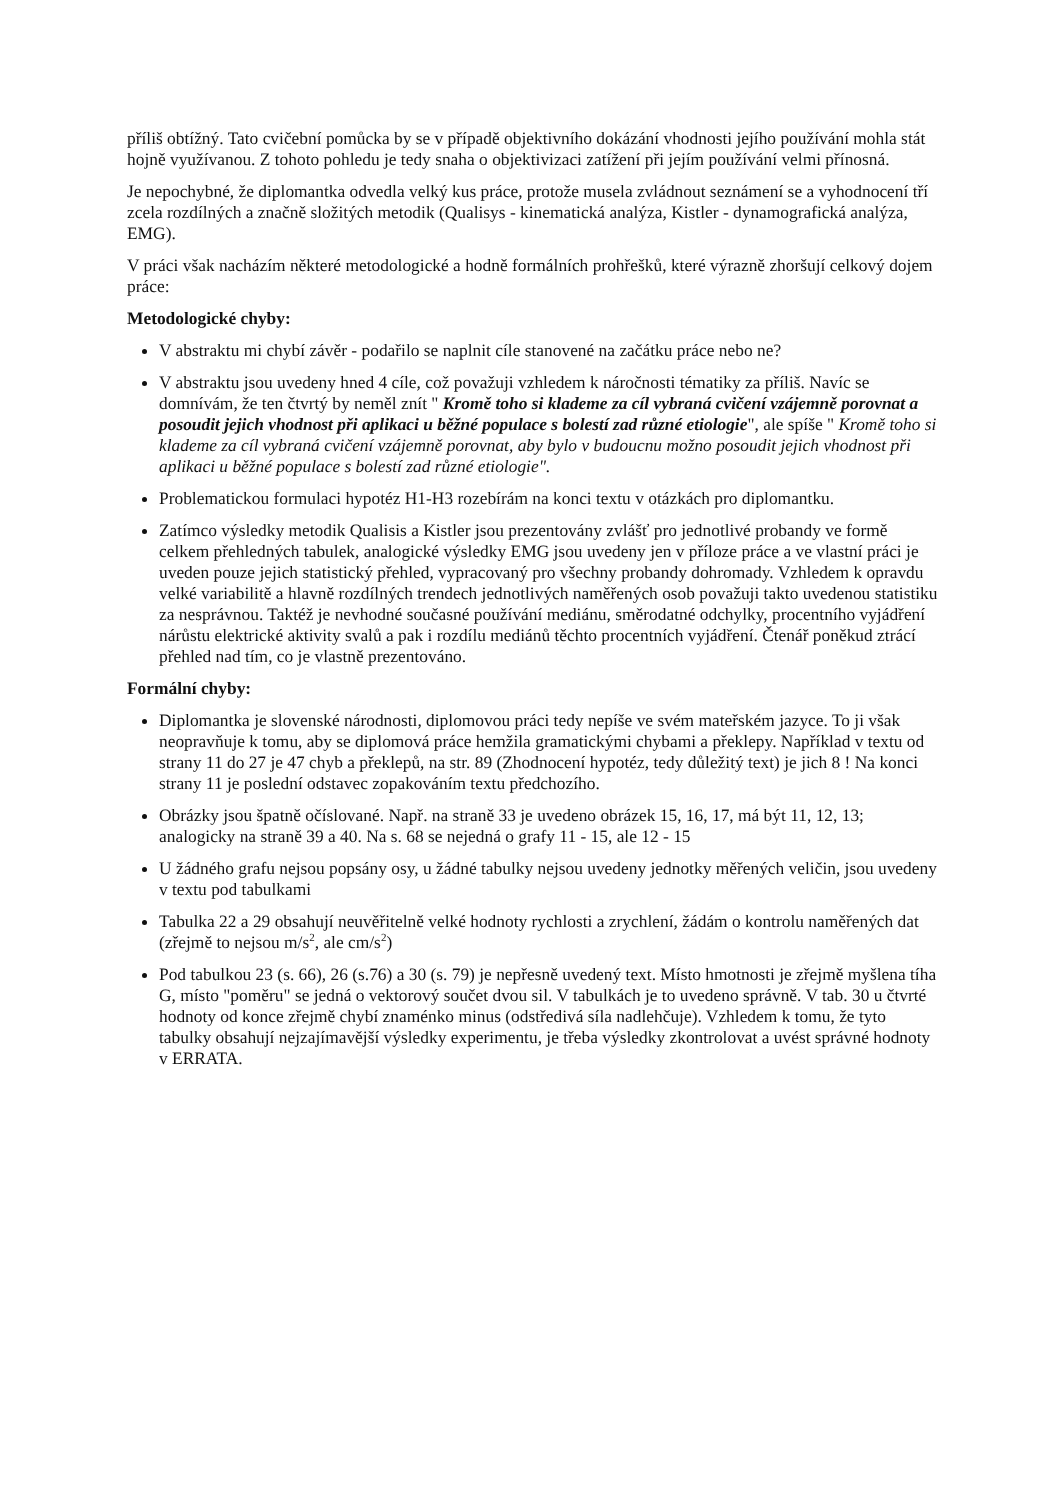příliš obtížný. Tato cvičební pomůcka by se v případě objektivního dokázání vhodnosti jejího používání mohla stát hojně využívanou. Z tohoto pohledu je tedy snaha o objektivizaci zatížení při jejím používání velmi přínosná.
Je nepochybné, že diplomantka odvedla velký kus práce, protože musela zvládnout seznámení se a vyhodnocení tří zcela rozdílných a značně složitých metodik (Qualisys - kinematická analýza, Kistler - dynamografická analýza, EMG).
V práci však nacházím některé metodologické a hodně formálních prohřešků, které výrazně zhoršují celkový dojem práce:
Metodologické chyby:
V abstraktu mi chybí závěr - podařilo se naplnit cíle stanovené na začátku práce nebo ne?
V abstraktu jsou uvedeny hned 4 cíle, což považuji vzhledem k náročnosti tématiky za příliš. Navíc se domnívám, že ten čtvrtý by neměl znít " Kromě toho si klademe za cíl vybraná cvičení vzájemně porovnat a posoudit jejich vhodnost při aplikaci u běžné populace s bolestí zad různé etiologie", ale spíše " Kromě toho si klademe za cíl vybraná cvičení vzájemně porovnat, aby bylo v budoucnu možno posoudit jejich vhodnost při aplikaci u běžné populace s bolestí zad různé etiologie".
Problematickou formulaci hypotéz H1-H3 rozebírám na konci textu v otázkách pro diplomantku.
Zatímco výsledky metodik Qualisis a Kistler jsou prezentovány zvlášť pro jednotlivé probandy ve formě celkem přehledných tabulek, analogické výsledky EMG jsou uvedeny jen v příloze práce a ve vlastní práci je uveden pouze jejich statistický přehled, vypracovaný pro všechny probandy dohromady. Vzhledem k opravdu velké variabilitě a hlavně rozdílných trendech jednotlivých naměřených osob považuji takto uvedenou statistiku za nesprávnou. Taktéž je nevhodné současné používání mediánu, směrodatné odchylky, procentního vyjádření nárůstu elektrické aktivity svalů a pak i rozdílu mediánů těchto procentních vyjádření. Čtenář poněkud ztrácí přehled nad tím, co je vlastně prezentováno.
Formální chyby:
Diplomantka je slovenské národnosti, diplomovou práci tedy nepíše ve svém mateřském jazyce. To ji však neopravňuje k tomu, aby se diplomová práce hemžila gramatickými chybami a překlepy. Například v textu od strany 11 do 27 je 47 chyb a překlepů, na str. 89 (Zhodnocení hypotéz, tedy důležitý text) je jich 8 ! Na konci strany 11 je poslední odstavec zopakováním textu předchozího.
Obrázky jsou špatně očíslované. Např. na straně 33 je uvedeno obrázek 15, 16, 17, má být 11, 12, 13; analogicky na straně 39 a 40. Na s. 68 se nejedná o grafy 11 - 15, ale 12 - 15
U žádného grafu nejsou popsány osy, u žádné tabulky nejsou uvedeny jednotky měřených veličin, jsou uvedeny v textu pod tabulkami
Tabulka 22 a 29 obsahují neuvěřitelně velké hodnoty rychlosti a zrychlení, žádám o kontrolu naměřených dat (zřejmě to nejsou m/s<sup>2</sup>, ale cm/s<sup>2</sup>)
Pod tabulkou 23 (s. 66), 26 (s.76) a 30 (s. 79) je nepřesně uvedený text. Místo hmotnosti je zřejmě myšlena tíha G, místo "poměru" se jedná o vektorový součet dvou sil. V tabulkách je to uvedeno správně. V tab. 30 u čtvrté hodnoty od konce zřejmě chybí znaménko minus (odstředivá síla nadlehčuje). Vzhledem k tomu, že tyto tabulky obsahují nejzajímavější výsledky experimentu, je třeba výsledky zkontrolovat a uvést správné hodnoty v ERRATA.